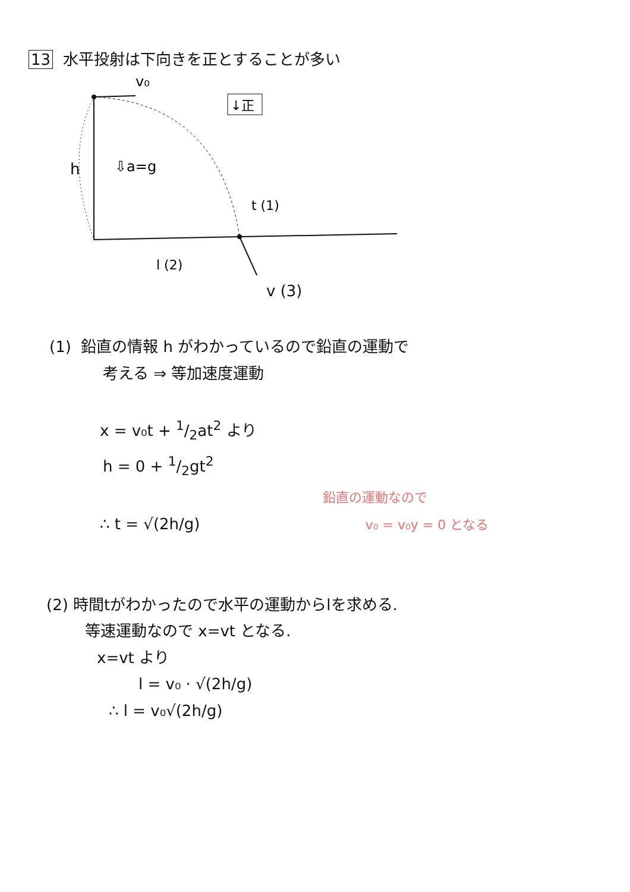13 水平投射は下向きを正とすることが多い
↓正
v₀
h
⇩a=g
t (1)
l (2)
v (3)
(1) 鉛直の情報 h がわかっているので鉛直の運動で
考える ⇒ 等加速度運動
x = v₀t + 1/2at<sup>2</sup> より
h = 0 + 1/2gt<sup>2</sup>
鉛直の運動なので
∴ t = √(2h/g) v₀ = v₀y = 0 となる
(2) 時間tがわかったので水平の運動からlを求める.
等速運動なので x=vt となる.
x=vt より
l = v₀ · √(2h/g)
∴ l = v₀√(2h/g)